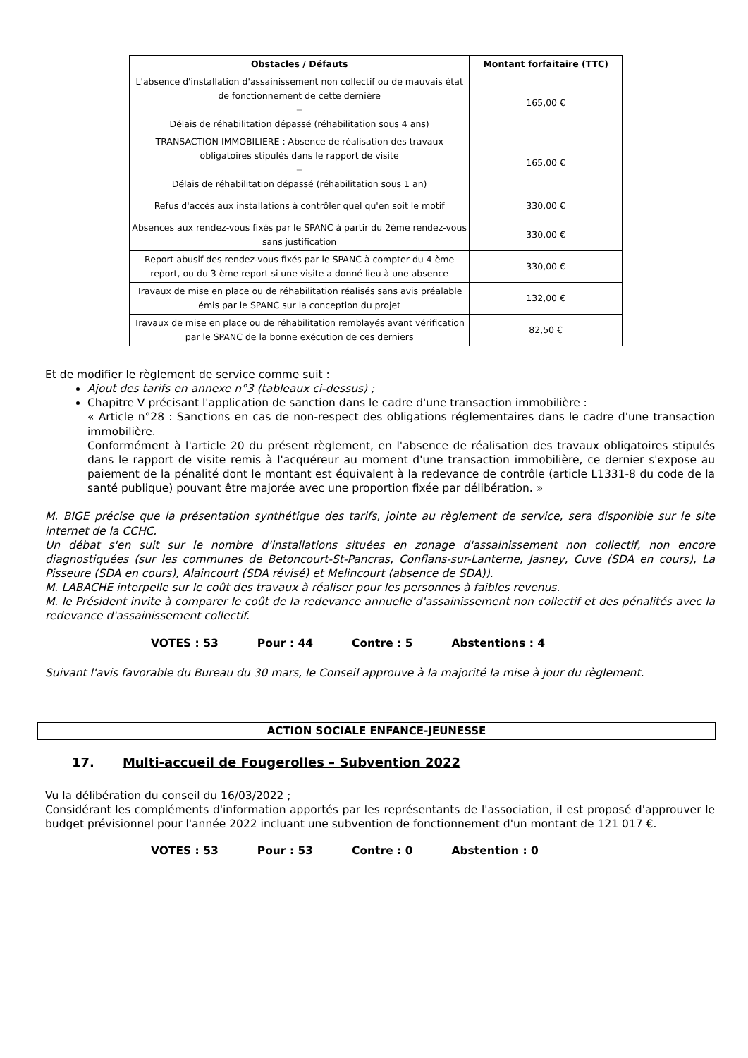| Obstacles / Défauts | Montant forfaitaire (TTC) |
| --- | --- |
| L'absence d'installation d'assainissement non collectif ou de mauvais état de fonctionnement de cette dernière = Délais de réhabilitation dépassé (réhabilitation sous 4 ans) | 165,00 € |
| TRANSACTION IMMOBILIERE : Absence de réalisation des travaux obligatoires stipulés dans le rapport de visite = Délais de réhabilitation dépassé (réhabilitation sous 1 an) | 165,00 € |
| Refus d'accès aux installations à contrôler quel qu'en soit le motif | 330,00 € |
| Absences aux rendez-vous fixés par le SPANC à partir du 2ème rendez-vous sans justification | 330,00 € |
| Report abusif des rendez-vous fixés par le SPANC à compter du 4 ème report, ou du 3 ème report si une visite a donné lieu à une absence | 330,00 € |
| Travaux de mise en place ou de réhabilitation réalisés sans avis préalable émis par le SPANC sur la conception du projet | 132,00 € |
| Travaux de mise en place ou de réhabilitation remblayés avant vérification par le SPANC de la bonne exécution de ces derniers | 82,50 € |
Et de modifier le règlement de service comme suit :
Ajout des tarifs en annexe n°3 (tableaux ci-dessus) ;
Chapitre V précisant l'application de sanction dans le cadre d'une transaction immobilière :
« Article n°28 : Sanctions en cas de non-respect des obligations réglementaires dans le cadre d'une transaction immobilière.
Conformément à l'article 20 du présent règlement, en l'absence de réalisation des travaux obligatoires stipulés dans le rapport de visite remis à l'acquéreur au moment d'une transaction immobilière, ce dernier s'expose au paiement de la pénalité dont le montant est équivalent à la redevance de contrôle (article L1331-8 du code de la santé publique) pouvant être majorée avec une proportion fixée par délibération. »
M. BIGE précise que la présentation synthétique des tarifs, jointe au règlement de service, sera disponible sur le site internet de la CCHC.
Un débat s'en suit sur le nombre d'installations situées en zonage d'assainissement non collectif, non encore diagnostiquées (sur les communes de Betoncourt-St-Pancras, Conflans-sur-Lanterne, Jasney, Cuve (SDA en cours), La Pisseure (SDA en cours), Alaincourt (SDA révisé) et Melincourt (absence de SDA)).
M. LABACHE interpelle sur le coût des travaux à réaliser pour les personnes à faibles revenus.
M. le Président invite à comparer le coût de la redevance annuelle d'assainissement non collectif et des pénalités avec la redevance d'assainissement collectif.
VOTES : 53 Pour : 44 Contre : 5 Abstentions : 4
Suivant l'avis favorable du Bureau du 30 mars, le Conseil approuve à la majorité la mise à jour du règlement.
ACTION SOCIALE ENFANCE-JEUNESSE
17. Multi-accueil de Fougerolles – Subvention 2022
Vu la délibération du conseil du 16/03/2022 ;
Considérant les compléments d'information apportés par les représentants de l'association, il est proposé d'approuver le budget prévisionnel pour l'année 2022 incluant une subvention de fonctionnement d'un montant de 121 017 €.
VOTES : 53 Pour : 53 Contre : 0 Abstention : 0